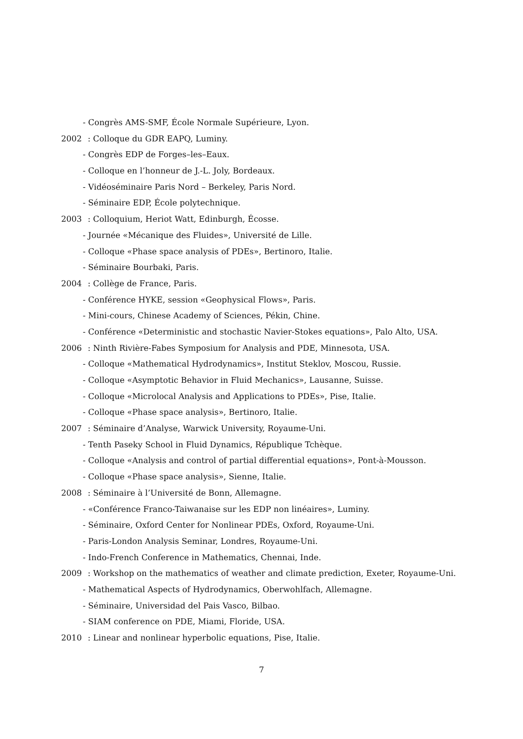- Congrès AMS-SMF, École Normale Supérieure, Lyon.
2002: Colloque du GDR EAPQ, Luminy.
- Congrès EDP de Forges–les–Eaux.
- Colloque en l’honneur de J.-L. Joly, Bordeaux.
- Vidéoséminaire Paris Nord – Berkeley, Paris Nord.
- Séminaire EDP, École polytechnique.
2003: Colloquium, Heriot Watt, Edinburgh, Écosse.
- Journée «Mécanique des Fluides», Université de Lille.
- Colloque «Phase space analysis of PDEs», Bertinoro, Italie.
- Séminaire Bourbaki, Paris.
2004: Collège de France, Paris.
- Conférence HYKE, session «Geophysical Flows», Paris.
- Mini-cours, Chinese Academy of Sciences, Pékin, Chine.
- Conférence «Deterministic and stochastic Navier-Stokes equations», Palo Alto, USA.
2006: Ninth Rivière-Fabes Symposium for Analysis and PDE, Minnesota, USA.
- Colloque «Mathematical Hydrodynamics», Institut Steklov, Moscou, Russie.
- Colloque «Asymptotic Behavior in Fluid Mechanics», Lausanne, Suisse.
- Colloque «Microlocal Analysis and Applications to PDEs», Pise, Italie.
- Colloque «Phase space analysis», Bertinoro, Italie.
2007: Séminaire d’Analyse, Warwick University, Royaume-Uni.
- Tenth Paseky School in Fluid Dynamics, République Tchèque.
- Colloque «Analysis and control of partial differential equations», Pont-à-Mousson.
- Colloque «Phase space analysis», Sienne, Italie.
2008: Séminaire à l’Université de Bonn, Allemagne.
- «Conférence Franco-Taiwanaise sur les EDP non linéaires», Luminy.
- Séminaire, Oxford Center for Nonlinear PDEs, Oxford, Royaume-Uni.
- Paris-London Analysis Seminar, Londres, Royaume-Uni.
- Indo-French Conference in Mathematics, Chennai, Inde.
2009: Workshop on the mathematics of weather and climate prediction, Exeter, Royaume-Uni.
- Mathematical Aspects of Hydrodynamics, Oberwohlfach, Allemagne.
- Séminaire, Universidad del Pais Vasco, Bilbao.
- SIAM conference on PDE, Miami, Floride, USA.
2010: Linear and nonlinear hyperbolic equations, Pise, Italie.
7